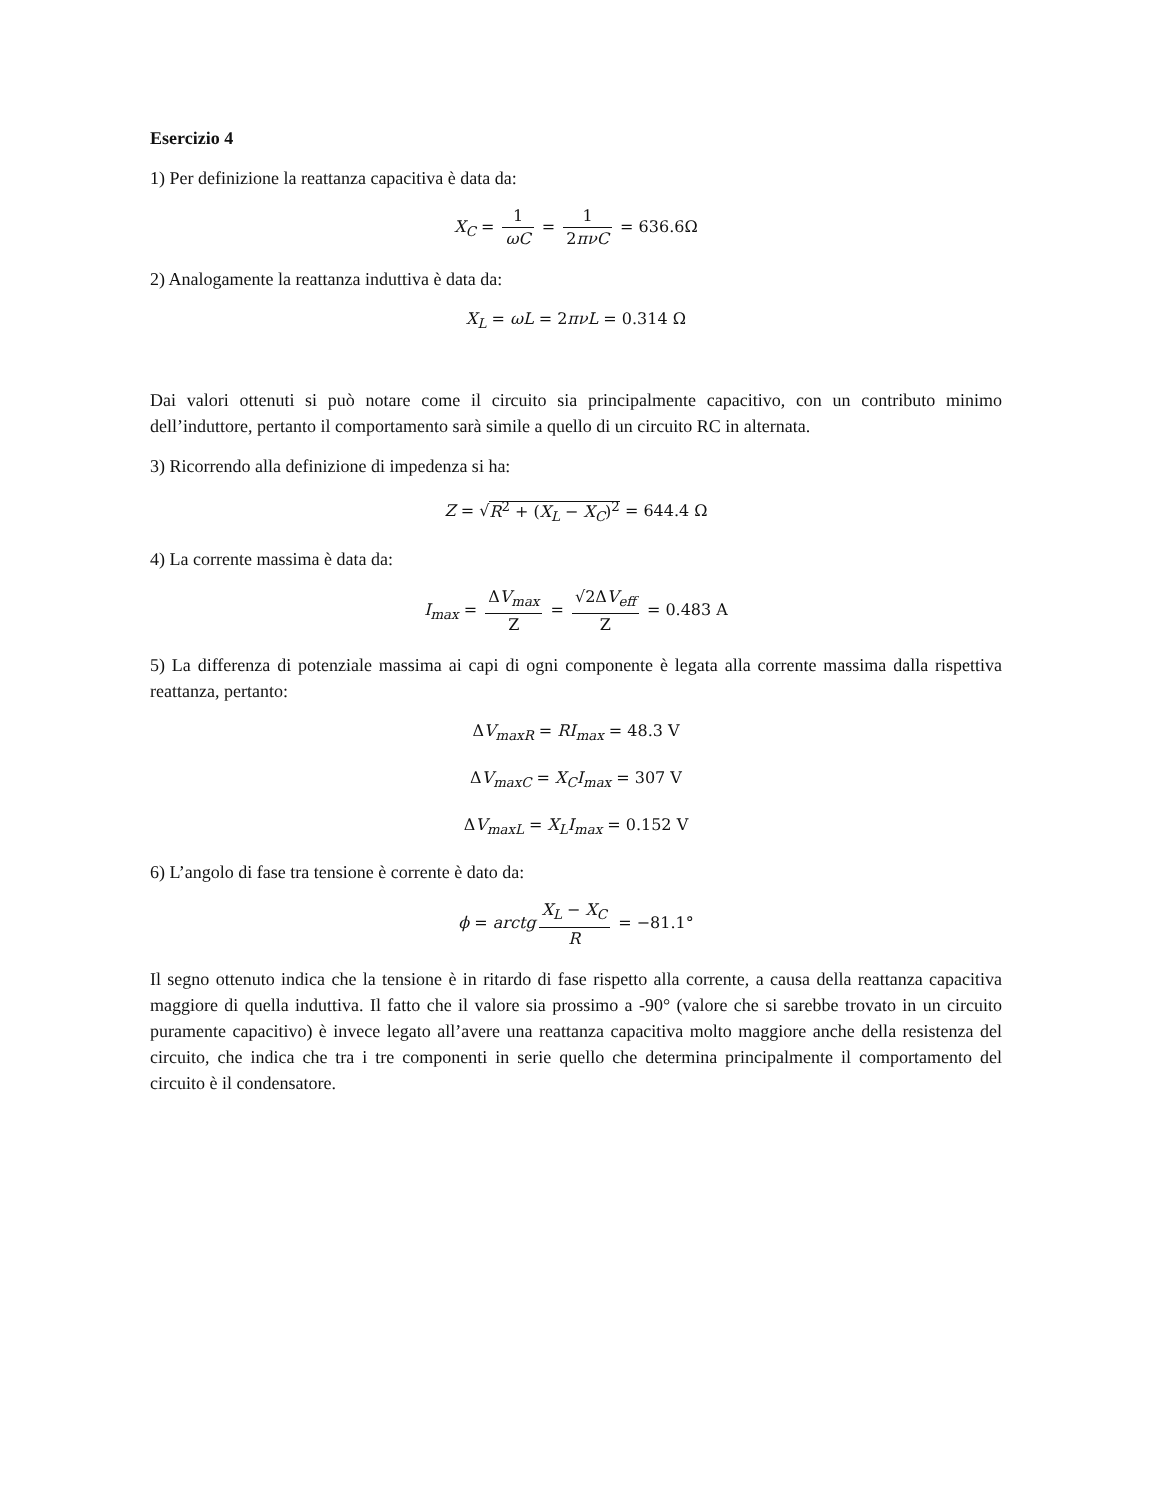Esercizio 4
1) Per definizione la reattanza capacitiva è data da:
X<sub>C</sub> = 1 ωC = 1 2πνC = 636.6Ω
2) Analogamente la reattanza induttiva è data da:
X<sub>L</sub> = ωL = 2πνL = 0.314 Ω
Dai valori ottenuti si può notare come il circuito sia principalmente capacitivo, con un contributo minimo dell’induttore, pertanto il comportamento sarà simile a quello di un circuito RC in alternata.
3) Ricorrendo alla definizione di impedenza si ha:
Z = √R<sup>2</sup> + (X<sub>L</sub> − X<sub>C</sub>)<sup>2</sup> = 644.4 Ω
4) La corrente massima è data da:
I<sub>max</sub> = ΔV<sub>max</sub> Z = √2ΔV<sub>eff</sub> Z = 0.483 A
5) La differenza di potenziale massima ai capi di ogni componente è legata alla corrente massima dalla rispettiva reattanza, pertanto:
ΔV<sub>maxR</sub> = RI<sub>max</sub> = 48.3 V
ΔV<sub>maxC</sub> = X<sub>C</sub>I<sub>max</sub> = 307 V
ΔV<sub>maxL</sub> = X<sub>L</sub>I<sub>max</sub> = 0.152 V
6) L’angolo di fase tra tensione è corrente è dato da:
ϕ = arctg X<sub>L</sub> − X<sub>C</sub> R = −81.1°
Il segno ottenuto indica che la tensione è in ritardo di fase rispetto alla corrente, a causa della reattanza capacitiva maggiore di quella induttiva. Il fatto che il valore sia prossimo a -90° (valore che si sarebbe trovato in un circuito puramente capacitivo) è invece legato all’avere una reattanza capacitiva molto maggiore anche della resistenza del circuito, che indica che tra i tre componenti in serie quello che determina principalmente il comportamento del circuito è il condensatore.